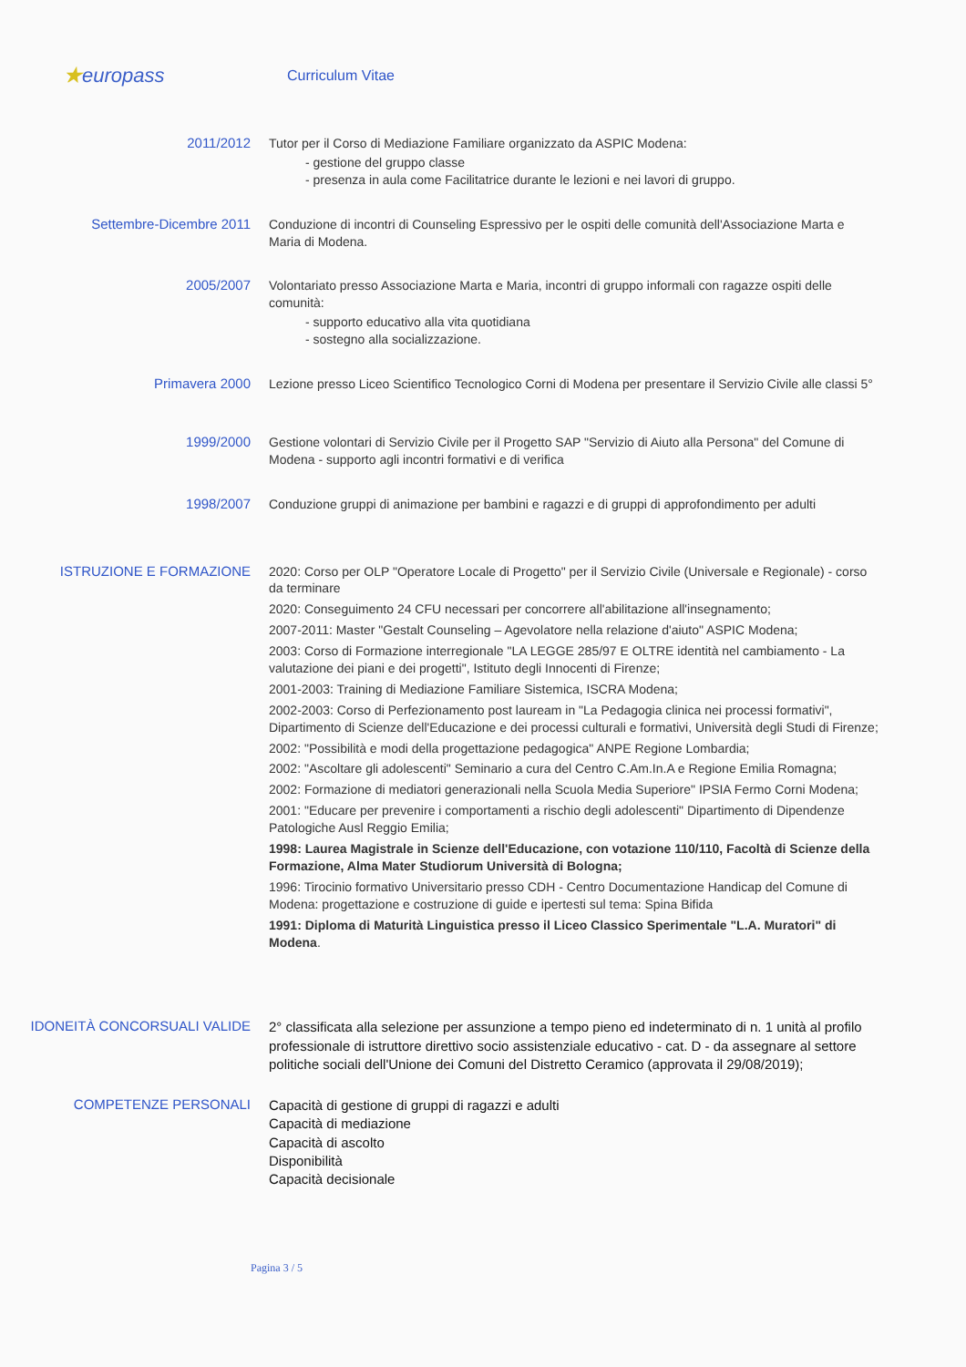★europass
Curriculum Vitae
2011/2012
Tutor per il Corso di Mediazione Familiare organizzato da ASPIC Modena:
- gestione del gruppo classe
- presenza in aula come Facilitatrice durante le lezioni e nei lavori di gruppo.
Settembre-Dicembre 2011
Conduzione di incontri di Counseling Espressivo per le ospiti delle comunità dell'Associazione Marta e Maria di Modena.
2005/2007
Volontariato presso Associazione Marta e Maria, incontri di gruppo informali con ragazze ospiti delle comunità:
- supporto educativo alla vita quotidiana
- sostegno alla socializzazione.
Primavera 2000
Lezione presso Liceo Scientifico Tecnologico Corni di Modena per presentare il Servizio Civile alle classi 5°
1999/2000
Gestione volontari di Servizio Civile per il Progetto SAP "Servizio di Aiuto alla Persona" del Comune di Modena - supporto agli incontri formativi e di verifica
1998/2007
Conduzione gruppi di animazione per bambini e ragazzi e di gruppi di approfondimento per adulti
ISTRUZIONE E FORMAZIONE
2020: Corso per OLP "Operatore Locale di Progetto" per il Servizio Civile (Universale e Regionale) - corso da terminare
2020: Conseguimento 24 CFU necessari per concorrere all'abilitazione all'insegnamento;
2007-2011: Master "Gestalt Counseling – Agevolatore nella relazione d'aiuto" ASPIC Modena;
2003: Corso di Formazione interregionale "LA LEGGE 285/97 E OLTRE identità nel cambiamento - La valutazione dei piani e dei progetti", Istituto degli Innocenti di Firenze;
2001-2003: Training di Mediazione Familiare Sistemica, ISCRA Modena;
2002-2003: Corso di Perfezionamento post lauream in "La Pedagogia clinica nei processi formativi", Dipartimento di Scienze dell'Educazione e dei processi culturali e formativi, Università degli Studi di Firenze;
2002: "Possibilità e modi della progettazione pedagogica" ANPE Regione Lombardia;
2002: "Ascoltare gli adolescenti" Seminario a cura del Centro C.Am.In.A e Regione Emilia Romagna;
2002: Formazione di mediatori generazionali nella Scuola Media Superiore" IPSIA Fermo Corni Modena;
2001: "Educare per prevenire i comportamenti a rischio degli adolescenti" Dipartimento di Dipendenze Patologiche Ausl Reggio Emilia;
1998: Laurea Magistrale in Scienze dell'Educazione, con votazione 110/110, Facoltà di Scienze della Formazione, Alma Mater Studiorum Università di Bologna;
1996: Tirocinio formativo Universitario presso CDH - Centro Documentazione Handicap del Comune di Modena: progettazione e costruzione di guide e ipertesti sul tema: Spina Bifida
1991: Diploma di Maturità Linguistica presso il Liceo Classico Sperimentale "L.A. Muratori" di Modena.
IDONEITÀ CONCORSUALI VALIDE
2° classificata alla selezione per assunzione a tempo pieno ed indeterminato di n. 1 unità al profilo professionale di istruttore direttivo socio assistenziale educativo - cat. D - da assegnare al settore politiche sociali dell'Unione dei Comuni del Distretto Ceramico (approvata il 29/08/2019);
COMPETENZE PERSONALI
Capacità di gestione di gruppi di ragazzi e adulti
Capacità di mediazione
Capacità di ascolto
Disponibilità
Capacità decisionale
Pagina 3 / 5